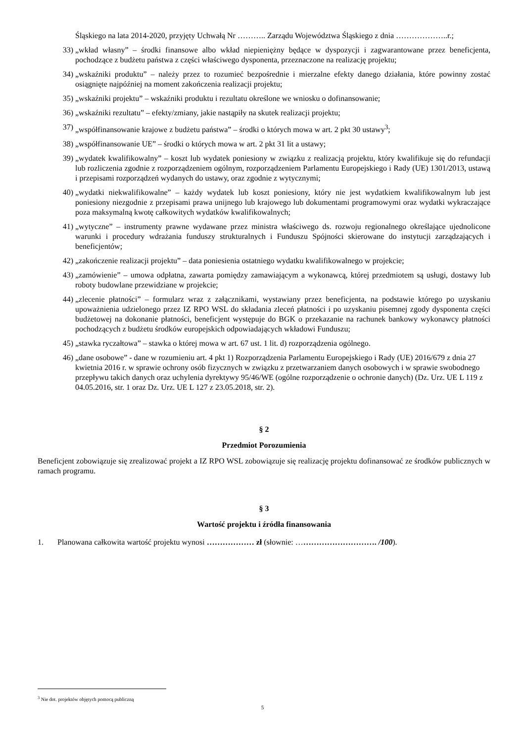Śląskiego na lata 2014-2020, przyjęty Uchwałą Nr ……….. Zarządu Województwa Śląskiego z dnia ………………..r.;
33) „wkład własny” – środki finansowe albo wkład niepieniężny będące w dyspozycji i zagwarantowane przez beneficjenta, pochodzące z budżetu państwa z części właściwego dysponenta, przeznaczone na realizację projektu;
34) „wskaźniki produktu” – należy przez to rozumieć bezpośrednie i mierzalne efekty danego działania, które powinny zostać osiągnięte najpóźniej na moment zakończenia realizacji projektu;
35) „wskaźniki projektu” – wskaźniki produktu i rezultatu określone we wniosku o dofinansowanie;
36) „wskaźniki rezultatu” – efekty/zmiany, jakie nastąpiły na skutek realizacji projektu;
37) „współfinansowanie krajowe z budżetu państwa” – środki o których mowa w art. 2 pkt 30 ustawy<sup>3</sup>;
38) „współfinansowanie UE” – środki o których mowa w art. 2 pkt 31 lit a ustawy;
39) „wydatek kwalifikowalny” – koszt lub wydatek poniesiony w związku z realizacją projektu, który kwalifikuje się do refundacji lub rozliczenia zgodnie z rozporządzeniem ogólnym, rozporządzeniem Parlamentu Europejskiego i Rady (UE) 1301/2013, ustawą i przepisami rozporządzeń wydanych do ustawy, oraz zgodnie z wytycznymi;
40) „wydatki niekwalifikowalne” – każdy wydatek lub koszt poniesiony, który nie jest wydatkiem kwalifikowalnym lub jest poniesiony niezgodnie z przepisami prawa unijnego lub krajowego lub dokumentami programowymi oraz wydatki wykraczające poza maksymalną kwotę całkowitych wydatków kwalifikowalnych;
41) „wytyczne” – instrumenty prawne wydawane przez ministra właściwego ds. rozwoju regionalnego określające ujednolicone warunki i procedury wdrażania funduszy strukturalnych i Funduszu Spójności skierowane do instytucji zarządzających i beneficjentów;
42) „zakończenie realizacji projektu” – data poniesienia ostatniego wydatku kwalifikowalnego w projekcie;
43) „zamówienie” – umowa odpłatna, zawarta pomiędzy zamawiającym a wykonawcą, której przedmiotem są usługi, dostawy lub roboty budowlane przewidziane w projekcie;
44) „zlecenie płatności” – formularz wraz z załącznikami, wystawiany przez beneficjenta, na podstawie którego po uzyskaniu upoważnienia udzielonego przez IZ RPO WSL do składania zleceń płatności i po uzyskaniu pisemnej zgody dysponenta części budżetowej na dokonanie płatności, beneficjent występuje do BGK o przekazanie na rachunek bankowy wykonawcy płatności pochodzących z budżetu środków europejskich odpowiadających wkładowi Funduszu;
45) „stawka ryczałtowa” – stawka o której mowa w art. 67 ust. 1 lit. d) rozporządzenia ogólnego.
46) „dane osobowe” - dane w rozumieniu art. 4 pkt 1) Rozporządzenia Parlamentu Europejskiego i Rady (UE) 2016/679 z dnia 27 kwietnia 2016 r. w sprawie ochrony osób fizycznych w związku z przetwarzaniem danych osobowych i w sprawie swobodnego przepływu takich danych oraz uchylenia dyrektywy 95/46/WE (ogólne rozporządzenie o ochronie danych) (Dz. Urz. UE L 119 z 04.05.2016, str. 1 oraz Dz. Urz. UE L 127 z 23.05.2018, str. 2).
§ 2
Przedmiot Porozumienia
Beneficjent zobowiązuje się zrealizować projekt a IZ RPO WSL zobowiązuje się realizację projektu dofinansować ze środków publicznych w ramach programu.
§ 3
Wartość projektu i źródła finansowania
1. Planowana całkowita wartość projektu wynosi ……………… zł (słownie: …………………………. /100).
<sup>3</sup> Nie dot. projektów objętych pomocą publiczną
5